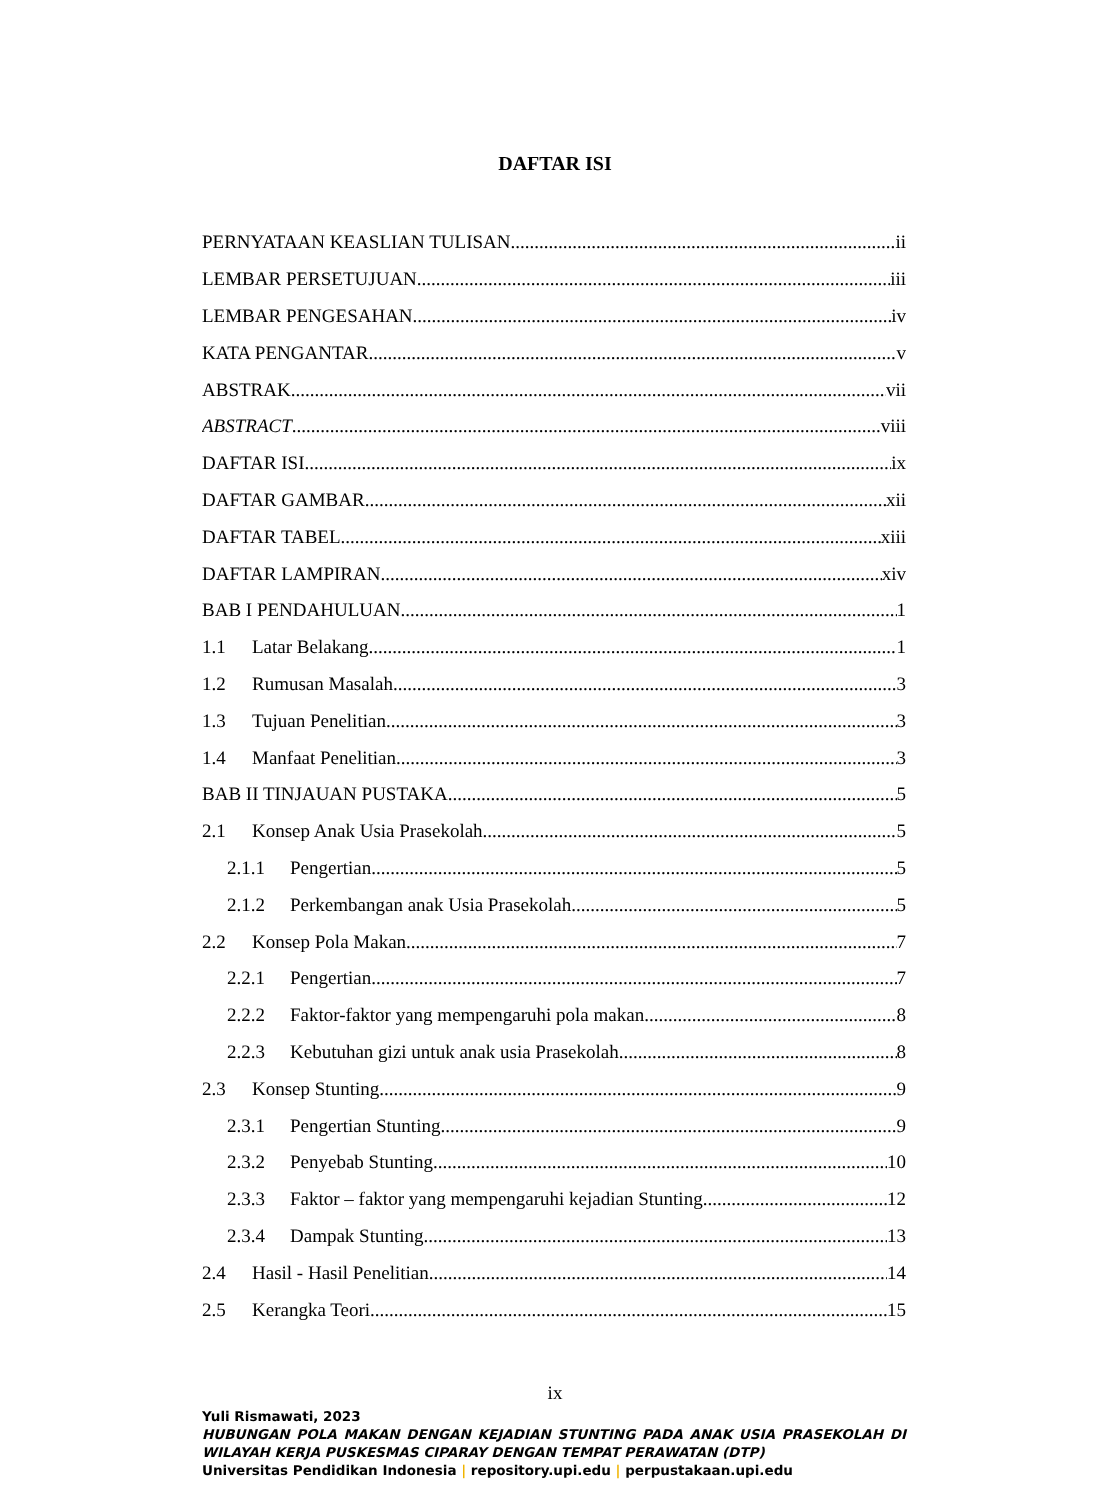DAFTAR ISI
PERNYATAAN KEASLIAN TULISAN ii
LEMBAR PERSETUJUAN iii
LEMBAR PENGESAHAN iv
KATA PENGANTAR v
ABSTRAK vii
ABSTRACT viii
DAFTAR ISI ix
DAFTAR GAMBAR xii
DAFTAR TABEL xiii
DAFTAR LAMPIRAN xiv
BAB I PENDAHULUAN 1
1.1 Latar Belakang 1
1.2 Rumusan Masalah 3
1.3 Tujuan Penelitian 3
1.4 Manfaat Penelitian 3
BAB II TINJAUAN PUSTAKA 5
2.1 Konsep Anak Usia Prasekolah 5
2.1.1 Pengertian 5
2.1.2 Perkembangan anak Usia Prasekolah 5
2.2 Konsep Pola Makan 7
2.2.1 Pengertian 7
2.2.2 Faktor-faktor yang mempengaruhi pola makan 8
2.2.3 Kebutuhan gizi untuk anak usia Prasekolah 8
2.3 Konsep Stunting 9
2.3.1 Pengertian Stunting 9
2.3.2 Penyebab Stunting 10
2.3.3 Faktor – faktor yang mempengaruhi kejadian Stunting 12
2.3.4 Dampak Stunting 13
2.4 Hasil - Hasil Penelitian 14
2.5 Kerangka Teori 15
ix
Yuli Rismawati, 2023
HUBUNGAN POLA MAKAN DENGAN KEJADIAN STUNTING PADA ANAK USIA PRASEKOLAH DI WILAYAH KERJA PUSKESMAS CIPARAY DENGAN TEMPAT PERAWATAN (DTP)
Universitas Pendidikan Indonesia | repository.upi.edu | perpustakaan.upi.edu